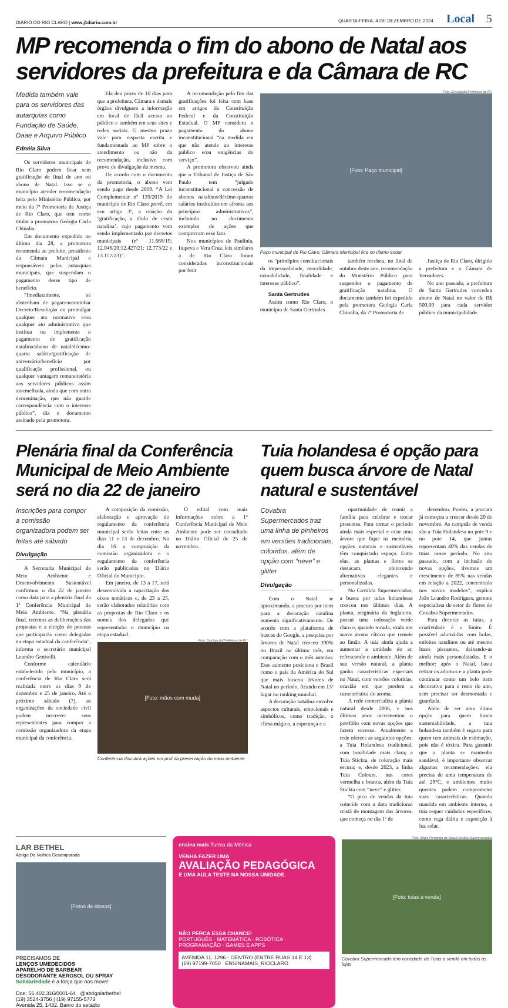DIÁRIO DO RIO CLARO | www.j1diario.com.br QUARTA-FEIRA, 4 DE DEZEMBRO DE 2024 Local 5
MP recomenda o fim do abono de Natal aos servidores da prefeitura e da Câmara de RC
Medida também vale para os servidores das autarquias como Fundação de Saúde, Daae e Arquivo Público
Ednéia Silva
Os servidores municipais de Rio Claro podem ficar sem gratificação de final de ano ou abono de Natal. Isso se o município atender recomendação feita pelo Ministério Público, por meio da 7ª Promotoria de Justiça de Rio Claro, que tem como titular a promotora Geórgia Carla Chinalia.
Em documento expedido no último dia 28, a promotora recomenda ao prefeito, presidente da Câmara Municipal e responsáveis pelas autarquias municipais, que suspendam o pagamento desse tipo de benefício.
“Imediatamente, se abstenham de pagar/encaminhar Decreto/Resolução ou promulgar qualquer ato normativo e/ou qualquer ato administrativo que institua ou implemente o pagamento de gratificação natalina/abono de natal/décimo-quarto salário/gratificação de aniversário/benefício por qualificação profissional, ou qualquer vantagem remuneratória aos servidores públicos assim assemelhada, ainda que com outra denominação, que não guarde correspondência com o interesse público”, diz o documento assinado pela promotora.
Ela deu prazo de 10 dias para que a prefeitura, Câmara e demais órgãos divulguem a informação em local de fácil acesso ao público e também em seus sites e redes sociais. O mesmo prazo vale para resposta escrita e fundamentada ao MP sobre o atendimento ou não da recomendação, inclusive com prova de divulgação da mesma.
De acordo com o documento da promotoria, o abono vem sendo pago desde 2019. “A Lei Complementar nº 139/2019 do município de Rio Claro prevê, em seu artigo 3º, a criação da ‘gratificação, a título de cesta natalina’, cujo pagamento vem sendo implementado por decretos municipais (nº 11.668/19; 12.046/20;12.427/21; 12.773/22 e 13.157/23)”.
A recomendação pelo fim das gratificações foi feita com base em artigos da Constituição Federal e da Constituição Estadual. O MP considera o pagamento do abono inconstitucional “na medida em que não atende ao interesse público e/ou exigências do serviço”.
A promotora observou ainda que o Tribunal de Justiça de São Paulo tem “julgado inconstitucional a concessão de abonos natalinos/décimo-quartos salários instituídos em afronta aos princípios administrativos”, incluindo no documento exemplos de ações que comprovam esse fato.
Nos municípios de Paulínia, Itupeva e Vera Cruz, leis similares a de Rio Claro foram consideradas inconstitucionais por ferir
Foto: Divulgação/Prefeitura de RC
[Foto: Paço municipal]
Paço municipal de Rio Claro; Câmara Municipal fica no último andar
os “princípios constitucionais da impessoalidade, moralidade, razoabilidade, finalidade e interesse público”.
Santa Gertrudes
Assim como Rio Claro, o município de Santa Gertrudes
também recebeu, no final de outubro deste ano, recomendação do Ministério Público para suspender o pagamento de gratificação natalina. O documento também foi expedido pela promotora Geórgia Carla Chinalia, da 7ª Promotoria de
Justiça de Rio Claro, dirigido a prefeitura e a Câmara de Vereadores.
No ano passado, a prefeitura de Santa Gertrudes concedeu abono de Natal no valor de R$ 500,00 para cada servidor público da municipalidade.
Plenária final da Conferência Municipal de Meio Ambiente será no dia 22 de janeiro
Inscrições para compor a comissão organizadora podem ser feitas até sábado
Divulgação
A Secretaria Municipal de Meio Ambiente e Desenvolvimento Sustentável confirmou o dia 22 de janeiro como data para a plenária final da 1ª Conferência Municipal de Meio Ambiente. “Na plenária final, teremos as deliberações das propostas e a eleição de pessoas que participarão como delegadas na etapa estadual da conferência”, informa o secretário municipal Leandro Geniselli.
Conforme calendário estabelecido pelo município, a conferência de Rio Claro será realizada entre os dias 9 de dezembro e 25 de janeiro. Até o próximo sábado (7), as organizações da sociedade civil podem inscrever seus representantes para compor a comissão organizadora da etapa municipal da conferência.
A composição da comissão, elaboração e aprovação do regulamento da conferência municipal serão feitas entre os dias 11 e 13 de dezembro. No dia 16 a composição da comissão organizadora e o regulamento da conferência serão publicados no Diário Oficial do Município.
Em janeiro, de 13 a 17, será desenvolvida a capacitação dos eixos temáticos e, de 23 a 25, serão elaborados relatórios com as propostas de Rio Claro e os nomes dos delegados que representarão o município na etapa estadual.
O edital com mais informações sobre a 1ª Conferência Municipal de Meio Ambiente pode ser consultado no Diário Oficial de 25 de novembro.
Foto: Divulgação/Prefeitura de RC
[Foto: mãos com muda]
Conferência discutirá ações em prol da preservação do meio ambiente
Tuia holandesa é opção para quem busca árvore de Natal natural e sustentável
Covabra Supermercados traz uma linha de pinheiros em versões tradicionais, coloridos, além de opção com “neve” e glitter
Divulgação
Com o Natal se aproximando, a procura por itens para a decoração natalina aumenta significativamente. De acordo com a plataforma de buscas do Google, a pesquisa por árvores de Natal cresceu 390% no Brasil no último mês, em comparação com o mês anterior. Esse aumento posiciona o Brasil como o país da América do Sul que mais buscou árvores de Natal no período, ficando em 13º lugar no ranking mundial.
A decoração natalina envolve aspectos culturais, emocionais e simbólicos, como tradição, o clima mágico, a esperança e a
oportunidade de reunir a família para celebrar e trocar presentes. Para tornar o período ainda mais especial e criar uma árvore que fique na memória, opções naturais e sustentáveis têm conquistado espaço. Entre elas, as plantas e flores se destacam, oferecendo alternativas elegantes e personalizadas.
No Covabra Supermercados, a busca por tuias holandesas cresceu nos últimos dias. A planta, originária da Inglaterra, possui uma coloração verde claro e, quando tocada, exala um suave aroma cítrico que remete ao limão. A tuia ainda ajuda a aumentar a umidade do ar, refrescando o ambiente. Além de sua versão natural, a planta ganha características especiais no Natal, com versões coloridas, ocasião em que perdem a característica do aroma.
A rede comercializa a planta natural desde 2006, e nos últimos anos incrementou o portfólio com novas opções que fazem sucesso. Atualmente a rede oferece as seguintes opções: a Tuia Holandesa tradicional, com tonalidade mais clara; a Tuia Stickta, de coloração mais escura; e, desde 2023, a linha Tuia Colours, nas cores vermelha e branca, além da Tuia Stickta com “neve” e glitter.
“O pico de vendas da tuia coincide com a data tradicional cristã de montagem das árvores, que começa no dia 1º de
dezembro. Porém, a procura já começou a crescer desde 20 de novembro. As campeãs de venda são a Tuia Holandesa no pote 9 e no pote 14, que juntas representam 40% das vendas de tuias nesse período. No ano passado, com a inclusão de novas opções, tivemos um crescimento de 85% nas vendas em relação a 2022, concentrado nos novos modelos”, explica João Leandro Rodrigues, gerente especialista do setor de flores do Covabra Supermercados.
Para decorar as tuias, a criatividade é o limite. É possível adorná-las com bolas, enfeites natalinos ou até mesmo luzes piscantes, deixando-as ainda mais personalizadas. E o melhor: após o Natal, basta retirar os adornos e a planta pode continuar como um belo item decorativo para o resto do ano, sem precisar ser desmontada e guardada.
Além de ser uma ótima opção para quem busca sustentabilidade, a tuia holandesa também é segura para quem tem animais de estimação, pois não é tóxica. Para garantir que a planta se mantenha saudável, é importante observar algumas recomendações: ela precisa de uma temperatura de até 28°C, e ambientes muito quentes podem comprometer suas características. Quando mantida em ambiente interno, a tuia requer cuidados específicos, como rega diária e exposição à luz solar.
LAR BETHEL
Abrigo Da Velhice Desamparada
[Fotos de idosos]
PRECISAMOS DE
LENÇOS UMEDECIDOS
APARELHO DE BARBEAR
DESODORANTE AEROSOL OU SPRAY
Solidariedade é a força que nos move!
Doe: 56.402.316/0001-64 @abrigolarbethel
(19) 3524-3756 | (19) 97155-5773
Avenida 25, 1432. Bairro do estádio
ensina mais Turma da Mônica
VENHA FAZER UMA
AVALIAÇÃO PEDAGÓGICA
E UMA AULA TESTE NA NOSSA UNIDADE.
NÃO PERCA ESSA CHANCE!
PORTUGUÊS · MATEMÁTICA · ROBÓTICA · PROGRAMAÇÃO · GAMES E APPS
AVENIDA 11, 1296 - CENTRO (ENTRE RUAS 14 E 13)
(19) 97199-7050 ENSINAMAIS_RIOCLARO
Foto: Régis Fernando da Silva/Covabra Supermercados
[Foto: tuias à venda]
Covabra Supermercado tem variedade de Tuias a venda em todas as lojas